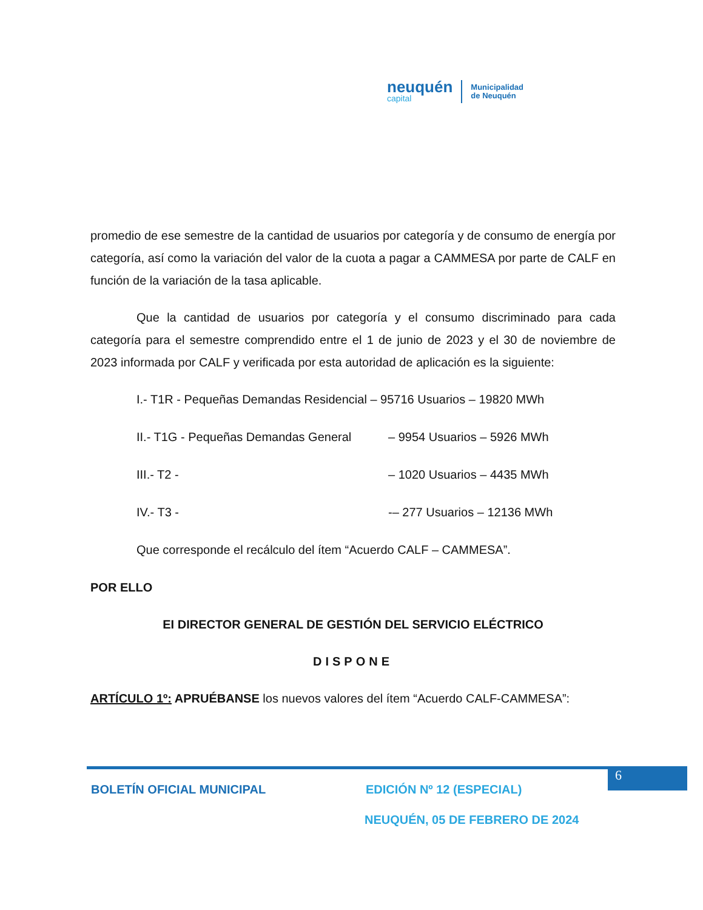neuquén
capital
Municipalidad
de Neuquén
promedio de ese semestre de la cantidad de usuarios por categoría y de consumo de energía por categoría, así como la variación del valor de la cuota a pagar a CAMMESA por parte de CALF en función de la variación de la tasa aplicable.
Que la cantidad de usuarios por categoría y el consumo discriminado para cada categoría para el semestre comprendido entre el 1 de junio de 2023 y el 30 de noviembre de 2023 informada por CALF y verificada por esta autoridad de aplicación es la siguiente:
I.- T1R - Pequeñas Demandas Residencial – 95716 Usuarios – 19820 MWh
II.- T1G - Pequeñas Demandas General – 9954 Usuarios – 5926 MWh
III.- T2 - – 1020 Usuarios – 4435 MWh
IV.- T3 - -– 277 Usuarios – 12136 MWh
Que corresponde el recálculo del ítem “Acuerdo CALF – CAMMESA”.
POR ELLO
EI DIRECTOR GENERAL DE GESTIÓN DEL SERVICIO ELÉCTRICO
DISPONE
ARTÍCULO 1º: APRUÉBANSE los nuevos valores del ítem “Acuerdo CALF-CAMMESA”:
6
BOLETÍN OFICIAL MUNICIPAL EDICIÓN Nº 12 (ESPECIAL)
NEUQUÉN, 05 DE FEBRERO DE 2024